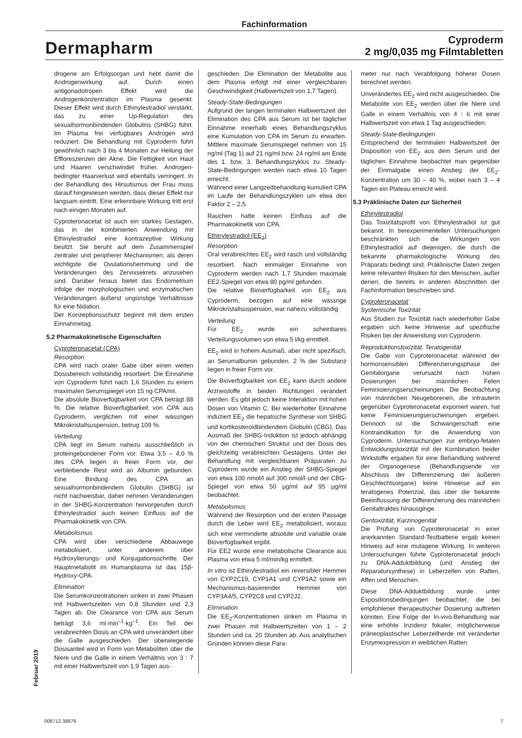Fachinformation
Dermapharm
Cyproderm
2 mg/0,035 mg Filmtabletten
drogene am Erfolgsorgan und hebt damit die Androgenwirkung auf. Durch einen antigonadotropen Effekt wird die Androgenkonzentration im Plasma gesenkt. Dieser Effekt wird durch Ethinylestradiol verstärkt, das zu einer Up-Regulation des sexualhormonbindenden Globulins (SHBG) führt. Im Plasma frei verfügbares Androgen wird reduziert. Die Behandlung mit Cyproderm führt gewöhnlich nach 3 bis 4 Monaten zur Heilung der Effloreszenzen der Akne. Die Fettigkeit von Haut und Haaren verschwindet früher. Androgen-bedingter Haarverlust wird ebenfalls verringert. In der Behandlung des Hirsutismus der Frau muss darauf hingewiesen werden, dass dieser Effekt nur langsam eintritt. Eine erkennbare Wirkung tritt erst nach einigen Monaten auf.
Cyproteronacetat ist auch ein starkes Gestagen, das in der kombinierten Anwendung mit Ethinylestradiol eine kontrazeptive Wirkung besitzt. Sie beruht auf dem Zusammenspiel zentraler und peripherer Mechanismen, als deren wichtigste die Ovulationshemmung und die Veränderungen des Zervixsekrets anzusehen sind. Darüber hinaus bietet das Endometrium infolge der morphologischen und enzymatischen Veränderungen äußerst ungünstige Verhältnisse für eine Nidation.
Der Konzeptionsschutz beginnt mit dem ersten Einnahmetag.
5.2 Pharmakokinetische Eigenschaften
Cyproteronacetat (CPA)
Resorption
CPA wird nach oraler Gabe über einen weiten Dosisbereich vollständig resorbiert. Die Einnahme von Cyproderm führt nach 1,6 Stunden zu einem maximalen Serumspiegel von 15 ng CPA/ml.
Die absolute Bioverfügbarkeit von CPA beträgt 88 %. Die relative Bioverfügbarkeit von CPA aus Cyproderm, verglichen mit einer wässrigen Mikrokristallsuspension, betrug 109 %.
Verteilung
CPA liegt im Serum nahezu ausschließlich in proteingebundener Form vor. Etwa 3,5 – 4,0 % des CPA liegen in freier Form vor, der verbleibende Rest wird an Albumin gebunden. Eine Bindung des CPA an sexualhormonbindendem Globulin (SHBG) ist nicht nachweisbar, daher nehmen Veränderungen in der SHBG-Konzentration hervorgerufen durch Ethinylestradiol auch keinen Einfluss auf die Pharmakokinetik von CPA.
Metabolismus
CPA wird über verschiedene Abbauwege metabolisiert, unter anderem über Hydroxylierungs- und Konjugationsschritte. Der Hauptmetabolit im Humanplasma ist das 15β-Hydroxy-CPA.
Elimination
Die Serumkonzentrationen sinken in zwei Phasen mit Halbwertszeiten von 0,8 Stunden und 2,3 Tagen ab. Die Clearance von CPA aus Serum beträgt 3,6 ml·min<sup>–1</sup>·kg<sup>–1</sup>. Ein Teil der verabreichten Dosis an CPA wird unverändert über die Galle ausgeschieden. Der überwiegende Dosisanteil wird in Form von Metaboliten über die Niere und die Galle in einem Verhältnis von 3 : 7 mit einer Halbwertszeit von 1,9 Tagen aus-
geschieden. Die Elimination der Metabolite aus dem Plasma erfolgt mit einer vergleichbaren Geschwindigkeit (Halbwertszeit von 1,7 Tagen).
Steady-State-Bedingungen
Aufgrund der langen terminalen Halbwertszeit der Elimination des CPA aus Serum ist bei täglicher Einnahme innerhalb eines Behandlungszyklus eine Kumulation von CPA im Serum zu erwarten. Mittlere maximale Serumspiegel nehmen von 15 ng/ml (Tag 1) auf 21 ng/ml bzw. 24 ng/ml am Ende des 1. bzw. 3. Behandlungszyklus zu. Steady-State-Bedingungen werden nach etwa 10 Tagen erreicht.
Während einer Langzeitbehandlung kumuliert CPA im Laufe der Behandlungszyklen um etwa den Faktor 2 – 2,5.
Rauchen hatte keinen Einfluss auf die Pharmakokinetik von CPA.
Ethinylestradiol (EE<sub>2</sub>)
Resorption
Oral verabreichtes EE<sub>2</sub> wird rasch und vollständig resorbiert. Nach einmaliger Einnahme von Cyproderm werden nach 1,7 Stunden maximale EE2-Spiegel von etwa 80 pg/ml gefunden.
Die relative Bioverfügbarkeit von EE<sub>2</sub> aus Cyproderm, bezogen auf eine wässrige Mikrokristallsuspension, war nahezu vollständig.
Verteilung
Für EE<sub>2</sub> wurde ein scheinbares Verteilungsvolumen von etwa 5 l/kg ermittelt.
EE<sub>2</sub> wird in hohem Ausmaß, aber nicht spezifisch, an Serumalbumin gebunden. 2 % der Substanz liegen in freier Form vor.
Die Bioverfügbarkeit von EE<sub>2</sub> kann durch andere Arzneistoffe in beiden Richtungen verändert werden. Es gibt jedoch keine Interaktion mit hohen Dosen von Vitamin C. Bei wiederholter Einnahme induziert EE<sub>2</sub> die hepatische Synthese von SHBG und kortikosteroidbindendem Globulin (CBG). Das Ausmaß der SHBG-Induktion ist jedoch abhängig von der chemischen Struktur und der Dosis des gleichzeitig verabreichten Gestagens. Unter der Behandlung mit vergleichbaren Präparaten zu Cyproderm wurde ein Anstieg der SHBG-Spiegel von etwa 100 nmol/l auf 300 nmol/l und der CBG-Spiegel von etwa 50 µg/ml auf 95 µg/ml beobachtet.
Metabolismus
Während der Resorption und der ersten Passage durch die Leber wird EE<sub>2</sub> metabolisiert, woraus sich eine verminderte absolute und variable orale Bioverfügbarkeit ergibt.
Für EE2 wurde eine metabolische Clearance aus Plasma von etwa 5 ml/min/kg ermittelt.
In vitro ist Ethinylestradiol ein reversibler Hemmer von CYP2C19, CYP1A1 und CYP1A2 sowie ein Mechanismus-basierender Hemmer von CYP3A4/5, CYP2C8 und CYP2J2.
Elimination
Die EE<sub>2</sub>-Konzentrationen sinken im Plasma in zwei Phasen mit Halbwertszeiten von 1 – 2 Stunden und ca. 20 Stunden ab. Aus analytischen Gründen können diese Para-
meter nur nach Verabfolgung höherer Dosen berechnet werden.
Unverändertes EE<sub>2</sub> wird nicht ausgeschieden. Die Metabolite von EE<sub>2</sub> werden über die Niere und Galle in einem Verhältnis von 4 : 6 mit einer Halbwertszeit von etwa 1 Tag ausgeschieden.
Steady-State-Bedingungen
Entsprechend der terminalen Halbwertszeit der Disposition von EE<sub>2</sub> aus dem Serum und der täglichen Einnahme beobachtet man gegenüber der Einmalgabe einen Anstieg der EE<sub>2</sub>-Konzentration um 30 – 40 %, wobei nach 3 – 4 Tagen ein Plateau erreicht wird.
5.3 Präklinische Daten zur Sicherheit
Ethinylestradiol
Das Toxizitätsprofil von Ethinylestradiol ist gut bekannt. In tierexperimentellen Untersuchungen beschränkten sich die Wirkungen von Ethinylestradiol auf diejenigen, die durch die bekannte pharmakologische Wirkung des Präparats bedingt sind. Präklinische Daten zeigen keine relevanten Risiken für den Menschen, außer denen, die bereits in anderen Abschnitten der Fachinformation beschrieben sind.
Cyproteronacetat
Systemische Toxizität
Aus Studien zur Toxizität nach wiederholter Gabe ergaben sich keine Hinweise auf spezifische Risiken bei der Anwendung von Cyproderm.
Reproduktionstoxizität, Teratogenität
Die Gabe von Cyproteronacetat während der hormonsensiblen Differenzierungsphase der Genitalorgane verursacht nach hohen Dosierungen bei männlichen Feten Feminisierungserscheinungen. Die Beobachtung von männlichen Neugeborenen, die intrauterin gegenüber Cyproteronacetat exponiert waren, hat keine Feminisierungserscheinungen ergeben. Dennoch ist die Schwangerschaft eine Kontraindikation für die Anwendung von Cyproderm. Untersuchungen zur embryo-fetalen Entwicklungstoxizität mit der Kombination beider Wirkstoffe ergaben für eine Behandlung während der Organogenese (Behandlungsende vor Abschluss der Differenzierung der äußeren Geschlechtsorgane) keine Hinweise auf ein teratogenes Potenzial, das über die bekannte Beeinflussung der Differenzierung des männlichen Genitaltraktes hinausginge.
Gentoxizität, Karzinogenität
Die Prüfung von Cyproteronacetat in einer anerkannten Standard-Testbatterie ergab keinen Hinweis auf eine mutagene Wirkung. In weiteren Untersuchungen führte Cyproteronacetat jedoch zu DNA-Adduktbildung (und Anstieg der Reparatursynthese) in Leberzellen von Ratten, Affen und Menschen.
Diese DNA-Adduktbildung wurde unter Expositionsbedingungen beobachtet, die bei empfohlener therapeutischer Dosierung auftreten könnten. Eine Folge der In-vivo-Behandlung war eine erhöhte Inzidenz fokaler, möglicherweise präneoplastischer Leberzellherde mit veränderter Enzymexpression in weiblichen Ratten.
Februar 2019
008712-38879 7